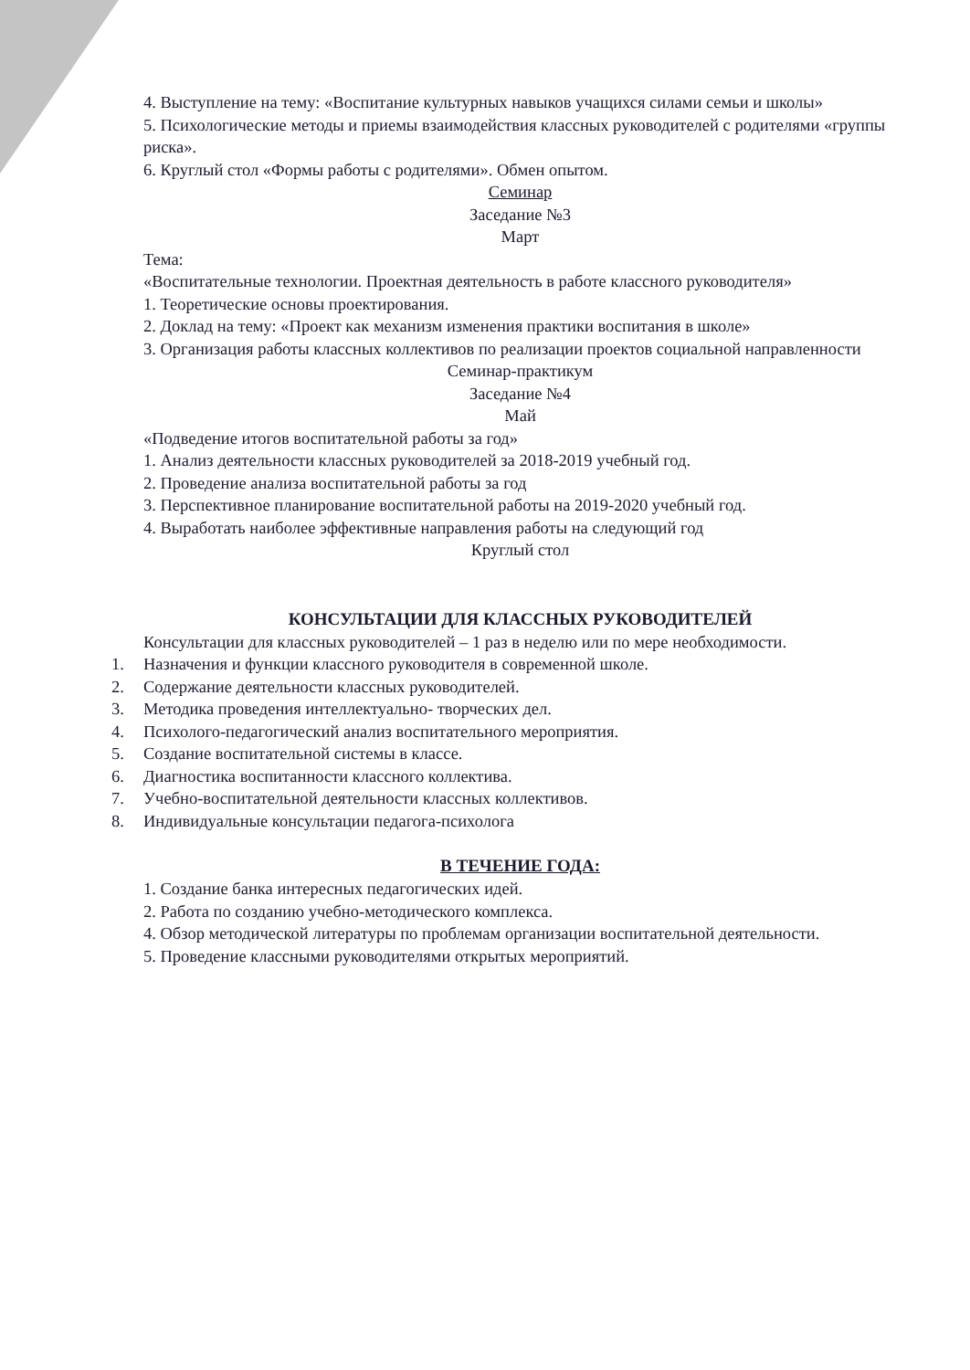4. Выступление на тему: «Воспитание культурных навыков учащихся силами семьи и школы»
5. Психологические методы и приемы взаимодействия классных руководителей с родителями «группы риска».
6. Круглый стол «Формы работы с родителями». Обмен опытом.
Семинар
Заседание №3
Март
Тема:
«Воспитательные технологии. Проектная деятельность в работе классного руководителя»
1. Теоретические основы проектирования.
2. Доклад на тему: «Проект как механизм изменения практики воспитания в школе»
3. Организация работы классных коллективов по реализации проектов социальной направленности
Семинар-практикум
Заседание №4
Май
«Подведение итогов воспитательной работы за год»
1. Анализ деятельности классных руководителей за 2018-2019 учебный год.
2. Проведение анализа воспитательной работы за год
3. Перспективное планирование воспитательной работы на 2019-2020 учебный год.
4. Выработать наиболее эффективные направления работы на следующий год
Круглый стол
КОНСУЛЬТАЦИИ ДЛЯ КЛАССНЫХ РУКОВОДИТЕЛЕЙ
Консультации для классных руководителей – 1 раз в неделю или по мере необходимости.
1. Назначения и функции классного руководителя в современной школе.
2. Содержание деятельности классных руководителей.
3. Методика проведения интеллектуально- творческих дел.
4. Психолого-педагогический анализ воспитательного мероприятия.
5. Создание воспитательной системы в классе.
6. Диагностика воспитанности классного коллектива.
7. Учебно-воспитательной деятельности классных коллективов.
8. Индивидуальные консультации педагога-психолога
В ТЕЧЕНИЕ ГОДА:
1. Создание банка интересных педагогических идей.
2. Работа по созданию учебно-методического комплекса.
4. Обзор методической литературы по проблемам организации воспитательной деятельности.
5. Проведение классными руководителями открытых мероприятий.